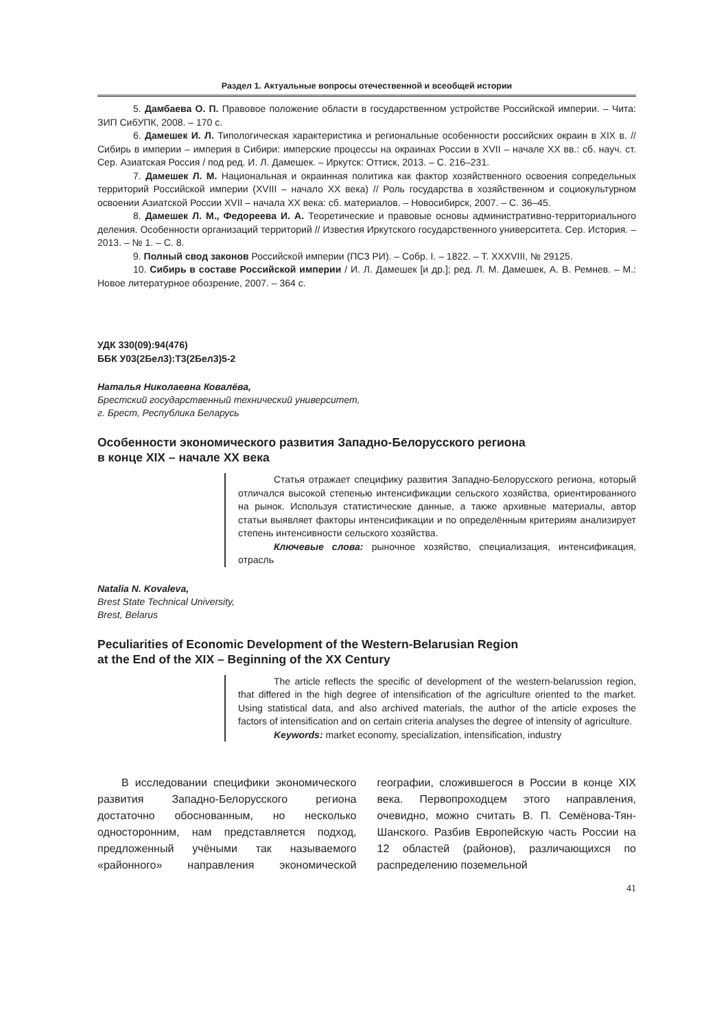Раздел 1. Актуальные вопросы отечественной и всеобщей истории
5. Дамбаева О. П. Правовое положение области в государственном устройстве Российской империи. – Чита: ЗИП СибУПК, 2008. – 170 с.
6. Дамешек И. Л. Типологическая характеристика и региональные особенности российских окраин в XIX в. // Сибирь в империи – империя в Сибири: имперские процессы на окраинах России в XVII – начале XX вв.: сб. науч. ст. Сер. Азиатская Россия / под ред. И. Л. Дамешек. – Иркутск: Оттиск, 2013. – С. 216–231.
7. Дамешек Л. М. Национальная и окраинная политика как фактор хозяйственного освоения сопредельных территорий Российской империи (XVIII – начало XX века) // Роль государства в хозяйственном и социокультурном освоении Азиатской России XVII – начала XX века: сб. материалов. – Новосибирск, 2007. – С. 36–45.
8. Дамешек Л. М., Федореева И. А. Теоретические и правовые основы административно-территориального деления. Особенности организаций территорий // Известия Иркутского государственного университета. Сер. История. – 2013. – № 1. – С. 8.
9. Полный свод законов Российской империи (ПСЗ РИ). – Собр. I. – 1822. – Т. XXXVIII, № 29125.
10. Сибирь в составе Российской империи / И. Л. Дамешек [и др.]; ред. Л. М. Дамешек, А. В. Ремнев. – М.: Новое литературное обозрение, 2007. – 364 с.
УДК 330(09):94(476)
ББК У03(2Бел3):Т3(2Бел3)5-2
Наталья Николаевна Ковалёва,
Брестский государственный технический университет,
г. Брест, Республика Беларусь
Особенности экономического развития Западно-Белорусского региона
в конце XIX – начале XX века
Статья отражает специфику развития Западно-Белорусского региона, который отличался высокой степенью интенсификации сельского хозяйства, ориентированного на рынок. Используя статистические данные, а также архивные материалы, автор статьи выявляет факторы интенсификации и по определённым критериям анализирует степень интенсивности сельского хозяйства.
Ключевые слова: рыночное хозяйство, специализация, интенсификация, отрасль
Natalia N. Kovaleva,
Brest State Technical University,
Brest, Belarus
Peculiarities of Economic Development of the Western-Belarusian Region
at the End of the XIX – Beginning of the XX Century
The article reflects the specific of development of the western-belarussion region, that differed in the high degree of intensification of the agriculture oriented to the market. Using statistical data, and also archived materials, the author of the article exposes the factors of intensification and on certain criteria analyses the degree of intensity of agriculture.
Keywords: market economy, specialization, intensification, industry
В исследовании специфики экономического развития Западно-Белорусского региона достаточно обоснованным, но несколько односторонним, нам представляется подход, предложенный учёными так называемого «районного» направления экономической географии, сложившегося в России в конце XIX века. Первопроходцем этого направления, очевидно, можно считать В. П. Семёнова-Тян-Шанского. Разбив Европейскую часть России на 12 областей (районов), различающихся по распределению поземельной
41